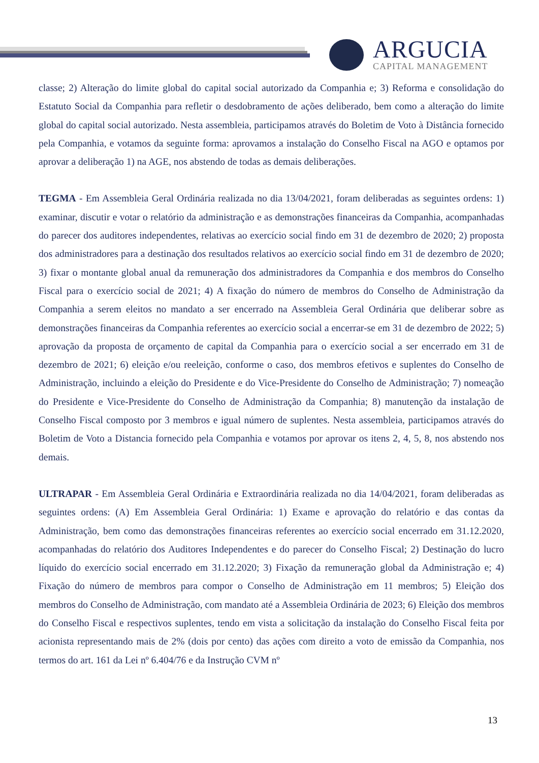ARGUCIA
CAPITAL MANAGEMENT
classe; 2) Alteração do limite global do capital social autorizado da Companhia e; 3) Reforma e consolidação do Estatuto Social da Companhia para refletir o desdobramento de ações deliberado, bem como a alteração do limite global do capital social autorizado. Nesta assembleia, participamos através do Boletim de Voto à Distância fornecido pela Companhia, e votamos da seguinte forma: aprovamos a instalação do Conselho Fiscal na AGO e optamos por aprovar a deliberação 1) na AGE, nos abstendo de todas as demais deliberações.
TEGMA - Em Assembleia Geral Ordinária realizada no dia 13/04/2021, foram deliberadas as seguintes ordens: 1) examinar, discutir e votar o relatório da administração e as demonstrações financeiras da Companhia, acompanhadas do parecer dos auditores independentes, relativas ao exercício social findo em 31 de dezembro de 2020; 2) proposta dos administradores para a destinação dos resultados relativos ao exercício social findo em 31 de dezembro de 2020; 3) fixar o montante global anual da remuneração dos administradores da Companhia e dos membros do Conselho Fiscal para o exercício social de 2021; 4) A fixação do número de membros do Conselho de Administração da Companhia a serem eleitos no mandato a ser encerrado na Assembleia Geral Ordinária que deliberar sobre as demonstrações financeiras da Companhia referentes ao exercício social a encerrar-se em 31 de dezembro de 2022; 5) aprovação da proposta de orçamento de capital da Companhia para o exercício social a ser encerrado em 31 de dezembro de 2021; 6) eleição e/ou reeleição, conforme o caso, dos membros efetivos e suplentes do Conselho de Administração, incluindo a eleição do Presidente e do Vice-Presidente do Conselho de Administração; 7) nomeação do Presidente e Vice-Presidente do Conselho de Administração da Companhia; 8) manutenção da instalação de Conselho Fiscal composto por 3 membros e igual número de suplentes. Nesta assembleia, participamos através do Boletim de Voto a Distancia fornecido pela Companhia e votamos por aprovar os itens 2, 4, 5, 8, nos abstendo nos demais.
ULTRAPAR - Em Assembleia Geral Ordinária e Extraordinária realizada no dia 14/04/2021, foram deliberadas as seguintes ordens: (A) Em Assembleia Geral Ordinária: 1) Exame e aprovação do relatório e das contas da Administração, bem como das demonstrações financeiras referentes ao exercício social encerrado em 31.12.2020, acompanhadas do relatório dos Auditores Independentes e do parecer do Conselho Fiscal; 2) Destinação do lucro líquido do exercício social encerrado em 31.12.2020; 3) Fixação da remuneração global da Administração e; 4) Fixação do número de membros para compor o Conselho de Administração em 11 membros; 5) Eleição dos membros do Conselho de Administração, com mandato até a Assembleia Ordinária de 2023; 6) Eleição dos membros do Conselho Fiscal e respectivos suplentes, tendo em vista a solicitação da instalação do Conselho Fiscal feita por acionista representando mais de 2% (dois por cento) das ações com direito a voto de emissão da Companhia, nos termos do art. 161 da Lei nº 6.404/76 e da Instrução CVM nº
13